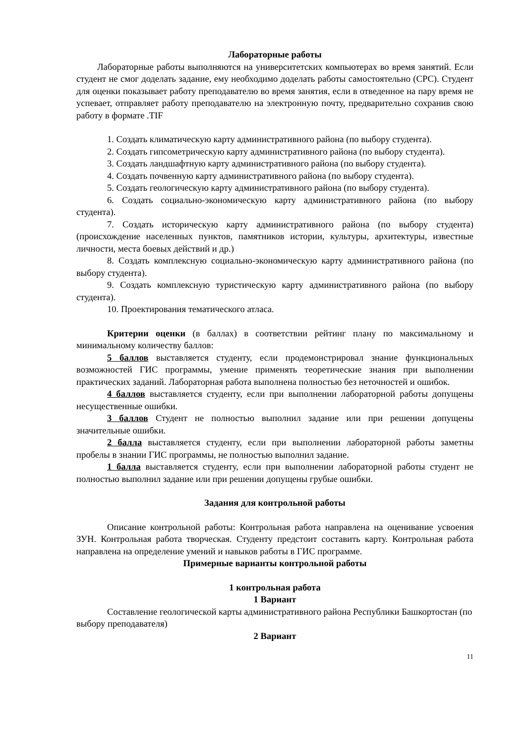Лабораторные работы
Лабораторные работы выполняются на университетских компьютерах во время занятий. Если студент не смог доделать задание, ему необходимо доделать работы самостоятельно (СРС). Студент для оценки показывает работу преподавателю во время занятия, если в отведенное на пару время не успевает, отправляет работу преподавателю на электронную почту, предварительно сохранив свою работу в формате .TIF
1. Создать климатическую карту административного района (по выбору студента).
2. Создать гипсометрическую карту административного района (по выбору студента).
3. Создать ландшафтную карту административного района (по выбору студента).
4. Создать почвенную карту административного района (по выбору студента).
5. Создать геологическую карту административного района (по выбору студента).
6. Создать социально-экономическую карту административного района (по выбору студента).
7. Создать историческую карту административного района (по выбору студента) (происхождение населенных пунктов, памятников истории, культуры, архитектуры, известные личности, места боевых действий и др.)
8. Создать комплексную социально-экономическую карту административного района (по выбору студента).
9. Создать комплексную туристическую карту административного района (по выбору студента).
10. Проектирования тематического атласа.
Критерии оценки (в баллах) в соответствии рейтинг плану по максимальному и минимальному количеству баллов:
5 баллов выставляется студенту, если продемонстрировал знание функциональных возможностей ГИС программы, умение применять теоретические знания при выполнении практических заданий. Лабораторная работа выполнена полностью без неточностей и ошибок.
4 баллов выставляется студенту, если при выполнении лабораторной работы допущены несущественные ошибки.
3 баллов Студент не полностью выполнил задание или при решении допущены значительные ошибки.
2 балла выставляется студенту, если при выполнении лабораторной работы заметны пробелы в знании ГИС программы, не полностью выполнил задание.
1 балла выставляется студенту, если при выполнении лабораторной работы студент не полностью выполнил задание или при решении допущены грубые ошибки.
Задания для контрольной работы
Описание контрольной работы: Контрольная работа направлена на оценивание усвоения ЗУН. Контрольная работа творческая. Студенту предстоит составить карту. Контрольная работа направлена на определение умений и навыков работы в ГИС программе.
Примерные варианты контрольной работы
1 контрольная работа
1 Вариант
Составление геологической карты административного района Республики Башкортостан (по выбору преподавателя)
2 Вариант
11